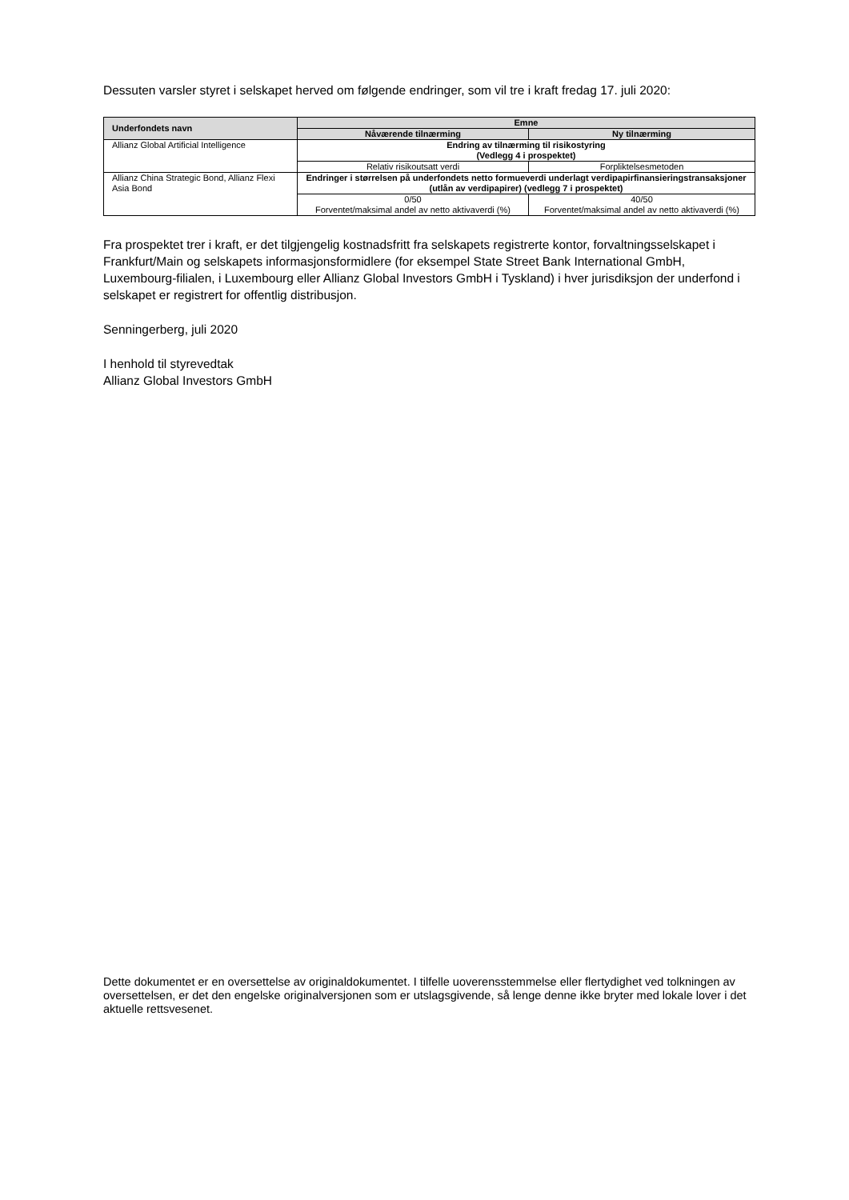Dessuten varsler styret i selskapet herved om følgende endringer, som vil tre i kraft fredag 17. juli 2020:
| Underfondets navn | Emne | |
| --- | --- | --- |
| | Nåværende tilnærming | Ny tilnærming |
| Allianz Global Artificial Intelligence | Endring av tilnærming til risikostyring (Vedlegg 4 i prospektet) | |
| | Relativ risikoutsatt verdi | Forpliktelsesmetoden |
| Allianz China Strategic Bond, Allianz Flexi Asia Bond | Endringer i størrelsen på underfondets netto formueverdi underlagt verdipapirfinansieringstransaksjoner (utlån av verdipapirer) (vedlegg 7 i prospektet) | |
| | 0/50 Forventet/maksimal andel av netto aktivaverdi (%) | 40/50 Forventet/maksimal andel av netto aktivaverdi (%) |
Fra prospektet trer i kraft, er det tilgjengelig kostnadsfritt fra selskapets registrerte kontor, forvaltningsselskapet i Frankfurt/Main og selskapets informasjonsformidlere (for eksempel State Street Bank International GmbH, Luxembourg-filialen, i Luxembourg eller Allianz Global Investors GmbH i Tyskland) i hver jurisdiksjon der underfond i selskapet er registrert for offentlig distribusjon.
Senningerberg, juli 2020
I henhold til styrevedtak
Allianz Global Investors GmbH
Dette dokumentet er en oversettelse av originaldokumentet. I tilfelle uoverensstemmelse eller flertydighet ved tolkningen av oversettelsen, er det den engelske originalversjonen som er utslagsgivende, så lenge denne ikke bryter med lokale lover i det aktuelle rettsvesenet.